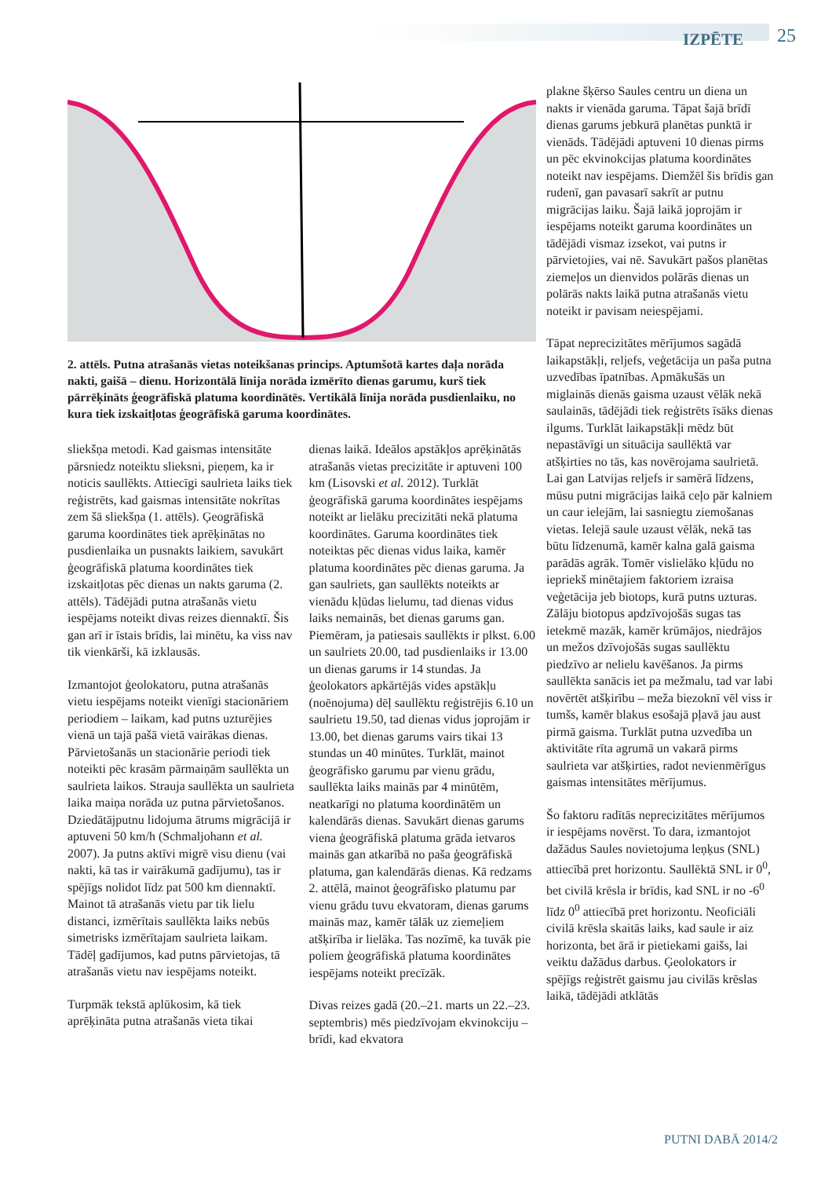IZPĒTE 25
2. attēls. Putna atrašanās vietas noteikšanas princips. Aptumšotā kartes daļa norāda nakti, gaišā – dienu. Horizontālā līnija norāda izmērīto dienas garumu, kurš tiek pārrēķināts ģeogrāfiskā platuma koordinātēs. Vertikālā līnija norāda pusdienlaiku, no kura tiek izskaitļotas ģeogrāfiskā garuma koordinātes.
sliekšņa metodi. Kad gaismas intensitāte pārsniedz noteiktu slieksni, pieņem, ka ir noticis saullēkts. Attiecīgi saulrieta laiks tiek reģistrēts, kad gaismas intensitāte nokrītas zem šā sliekšņa (1. attēls). Ģeogrāfiskā garuma koordinātes tiek aprēķinātas no pusdienlaika un pusnakts laikiem, savukārt ģeogrāfiskā platuma koordinātes tiek izskaitļotas pēc dienas un nakts garuma (2. attēls). Tādējādi putna atrašanās vietu iespējams noteikt divas reizes diennaktī. Šis gan arī ir īstais brīdis, lai minētu, ka viss nav tik vienkārši, kā izklausās.
Izmantojot ģeolokatoru, putna atrašanās vietu iespējams noteikt vienīgi stacionāriem periodiem – laikam, kad putns uzturējies vienā un tajā pašā vietā vairākas dienas. Pārvietošanās un stacionārie periodi tiek noteikti pēc krasām pārmaiņām saullēkta un saulrieta laikos. Strauja saullēkta un saulrieta laika maiņa norāda uz putna pārvietošanos. Dziedātājputnu lidojuma ātrums migrācijā ir aptuveni 50 km/h (Schmaljohann et al. 2007). Ja putns aktīvi migrē visu dienu (vai nakti, kā tas ir vairākumā gadījumu), tas ir spējīgs nolidot līdz pat 500 km diennaktī. Mainot tā atrašanās vietu par tik lielu distanci, izmērītais saullēkta laiks nebūs simetrisks izmērītajam saulrieta laikam. Tādēļ gadījumos, kad putns pārvietojas, tā atrašanās vietu nav iespējams noteikt.
Turpmāk tekstā aplūkosim, kā tiek aprēķināta putna atrašanās vieta tikai
dienas laikā. Ideālos apstākļos aprēķinātās atrašanās vietas precizitāte ir aptuveni 100 km (Lisovski et al. 2012). Turklāt ģeogrāfiskā garuma koordinātes iespējams noteikt ar lielāku precizitāti nekā platuma koordinātes. Garuma koordinātes tiek noteiktas pēc dienas vidus laika, kamēr platuma koordinātes pēc dienas garuma. Ja gan saulriets, gan saullēkts noteikts ar vienādu kļūdas lielumu, tad dienas vidus laiks nemainās, bet dienas garums gan. Piemēram, ja patiesais saullēkts ir plkst. 6.00 un saulriets 20.00, tad pusdienlaiks ir 13.00 un dienas garums ir 14 stundas. Ja ģeolokators apkārtējās vides apstākļu (noēnojuma) dēļ saullēktu reģistrējis 6.10 un saulrietu 19.50, tad dienas vidus joprojām ir 13.00, bet dienas garums vairs tikai 13 stundas un 40 minūtes. Turklāt, mainot ģeogrāfisko garumu par vienu grādu, saullēkta laiks mainās par 4 minūtēm, neatkarīgi no platuma koordinātēm un kalendārās dienas. Savukārt dienas garums viena ģeogrāfiskā platuma grāda ietvaros mainās gan atkarībā no paša ģeogrāfiskā platuma, gan kalendārās dienas. Kā redzams 2. attēlā, mainot ģeogrāfisko platumu par vienu grādu tuvu ekvatoram, dienas garums mainās maz, kamēr tālāk uz ziemeļiem atšķirība ir lielāka. Tas nozīmē, ka tuvāk pie poliem ģeogrāfiskā platuma koordinātes iespējams noteikt precīzāk.
Divas reizes gadā (20.–21. marts un 22.–23. septembris) mēs piedzīvojam ekvinokciju – brīdi, kad ekvatora
plakne šķērso Saules centru un diena un nakts ir vienāda garuma. Tāpat šajā brīdī dienas garums jebkurā planētas punktā ir vienāds. Tādējādi aptuveni 10 dienas pirms un pēc ekvinokcijas platuma koordinātes noteikt nav iespējams. Diemžēl šis brīdis gan rudenī, gan pavasarī sakrīt ar putnu migrācijas laiku. Šajā laikā joprojām ir iespējams noteikt garuma koordinātes un tādējādi vismaz izsekot, vai putns ir pārvietojies, vai nē. Savukārt pašos planētas ziemeļos un dienvidos polārās dienas un polārās nakts laikā putna atrašanās vietu noteikt ir pavisam neiespējami.
Tāpat neprecizitātes mērījumos sagādā laikapstākļi, reljefs, veģetācija un paša putna uzvedības īpatnības. Apmākušās un miglainās dienās gaisma uzaust vēlāk nekā saulainās, tādējādi tiek reģistrēts īsāks dienas ilgums. Turklāt laikapstākļi mēdz būt nepastāvīgi un situācija saullēktā var atšķirties no tās, kas novērojama saulrietā. Lai gan Latvijas reljefs ir samērā līdzens, mūsu putni migrācijas laikā ceļo pār kalniem un caur ielejām, lai sasniegtu ziemošanas vietas. Ielejā saule uzaust vēlāk, nekā tas būtu līdzenumā, kamēr kalna galā gaisma parādās agrāk. Tomēr vislielāko kļūdu no iepriekš minētajiem faktoriem izraisa veģetācija jeb biotops, kurā putns uzturas. Zālāju biotopus apdzīvojošās sugas tas ietekmē mazāk, kamēr krūmājos, niedrājos un mežos dzīvojošās sugas saullēktu piedzīvo ar nelielu kavēšanos. Ja pirms saullēkta sanācis iet pa mežmalu, tad var labi novērtēt atšķirību – meža biezoknī vēl viss ir tumšs, kamēr blakus esošajā pļavā jau aust pirmā gaisma. Turklāt putna uzvedība un aktivitāte rīta agrumā un vakarā pirms saulrieta var atšķirties, radot nevienmērīgus gaismas intensitātes mērījumus.
Šo faktoru radītās neprecizitātes mērījumos ir iespējams novērst. To dara, izmantojot dažādus Saules novietojuma leņķus (SNL) attiecībā pret horizontu. Saullēktā SNL ir 0<sup>0</sup>, bet civilā krēsla ir brīdis, kad SNL ir no -6<sup>0</sup> līdz 0<sup>0</sup> attiecībā pret horizontu. Neoficiāli civilā krēsla skaitās laiks, kad saule ir aiz horizonta, bet ārā ir pietiekami gaišs, lai veiktu dažādus darbus. Ģeolokators ir spējīgs reģistrēt gaismu jau civilās krēslas laikā, tādējādi atklātās
PUTNI DABĀ 2014/2